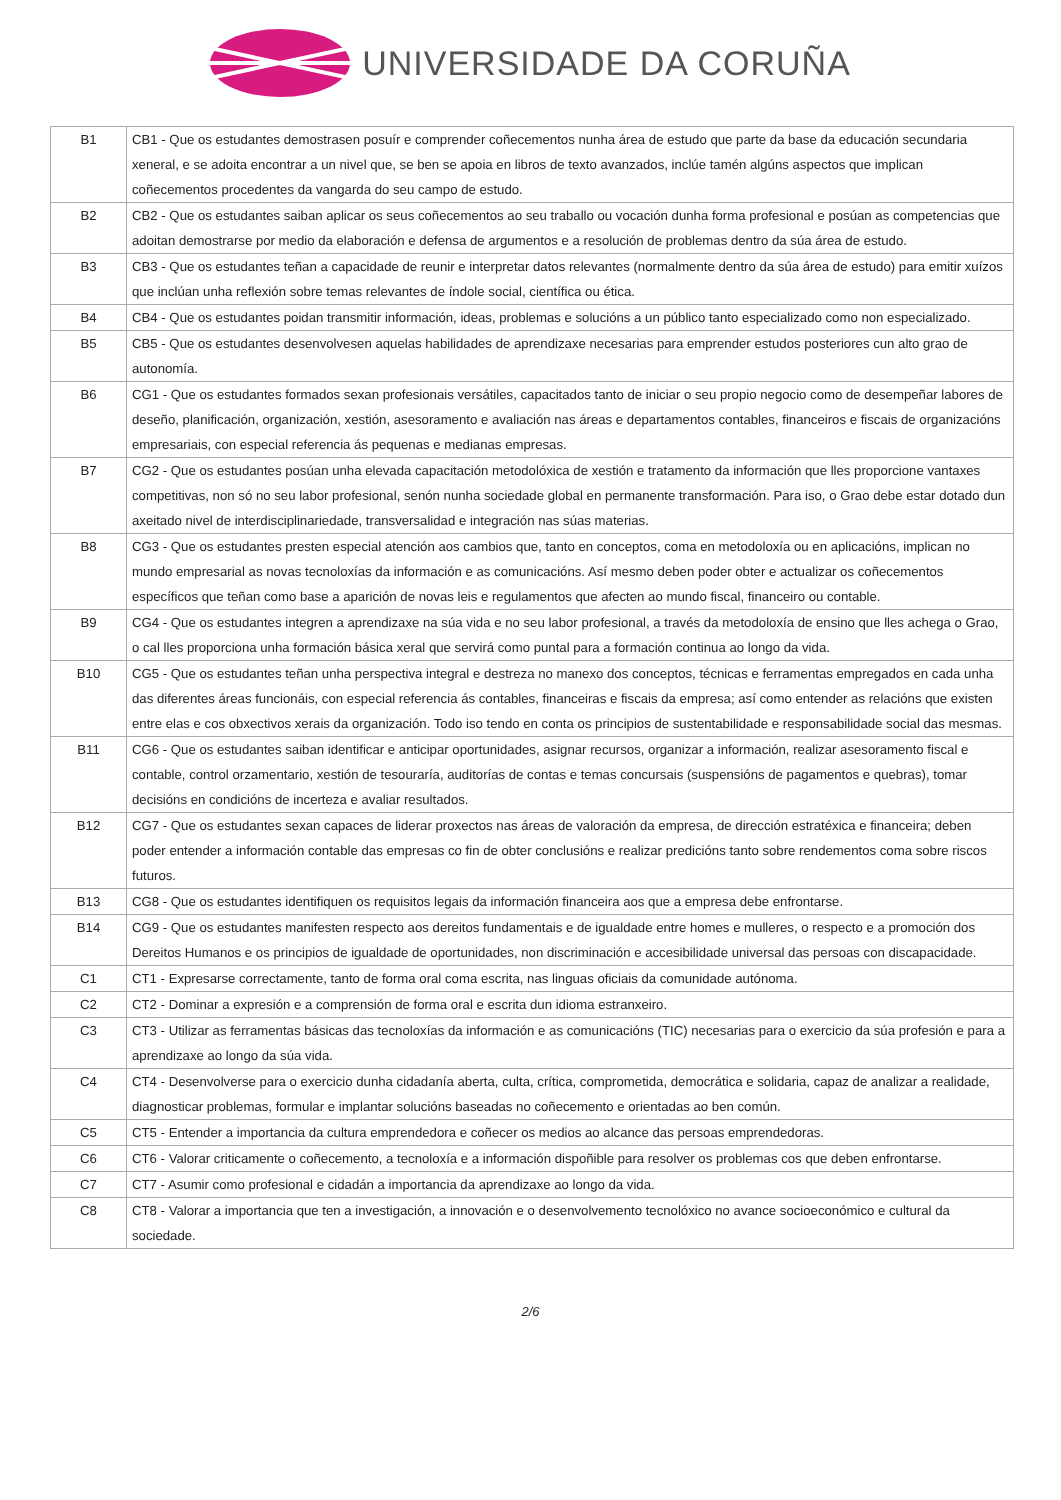UNIVERSIDADE DA CORUÑA
| B1 | CB1 - Que os estudantes demostrasen posuír e comprender coñecementos nunha área de estudo que parte da base da educación secundaria xeneral, e se adoita encontrar a un nivel que, se ben se apoia en libros de texto avanzados, inclúe tamén algúns aspectos que implican coñecementos procedentes da vangarda do seu campo de estudo. |
| B2 | CB2 - Que os estudantes saiban aplicar os seus coñecementos ao seu traballo ou vocación dunha forma profesional e posúan as competencias que adoitan demostrarse por medio da elaboración e defensa de argumentos e a resolución de problemas dentro da súa área de estudo. |
| B3 | CB3 - Que os estudantes teñan a capacidade de reunir e interpretar datos relevantes (normalmente dentro da súa área de estudo) para emitir xuízos que inclúan unha reflexión sobre temas relevantes de índole social, científica ou ética. |
| B4 | CB4 - Que os estudantes poidan transmitir información, ideas, problemas e solucións a un público tanto especializado como non especializado. |
| B5 | CB5 - Que os estudantes desenvolvesen aquelas habilidades de aprendizaxe necesarias para emprender estudos posteriores cun alto grao de autonomía. |
| B6 | CG1 - Que os estudantes formados sexan profesionais versátiles, capacitados tanto de iniciar o seu propio negocio como de desempeñar labores de deseño, planificación, organización, xestión, asesoramento e avaliación nas áreas e departamentos contables, financeiros e fiscais de organizacións empresariais, con especial referencia ás pequenas e medianas empresas. |
| B7 | CG2 - Que os estudantes posúan unha elevada capacitación metodolóxica de xestión e tratamento da información que lles proporcione vantaxes competitivas, non só no seu labor profesional, senón nunha sociedade global en permanente transformación. Para iso, o Grao debe estar dotado dun axeitado nivel de interdisciplinariedade, transversalidad e integración nas súas materias. |
| B8 | CG3 - Que os estudantes presten especial atención aos cambios que, tanto en conceptos, coma en metodoloxía ou en aplicacións, implican no mundo empresarial as novas tecnoloxías da información e as comunicacións. Así mesmo deben poder obter e actualizar os coñecementos específicos que teñan como base a aparición de novas leis e regulamentos que afecten ao mundo fiscal, financeiro ou contable. |
| B9 | CG4 - Que os estudantes integren a aprendizaxe na súa vida e no seu labor profesional, a través da metodoloxía de ensino que lles achega o Grao, o cal lles proporciona unha formación básica xeral que servirá como puntal para a formación continua ao longo da vida. |
| B10 | CG5 - Que os estudantes teñan unha perspectiva integral e destreza no manexo dos conceptos, técnicas e ferramentas empregados en cada unha das diferentes áreas funcionáis, con especial referencia ás contables, financeiras e fiscais da empresa; así como entender as relacións que existen entre elas e cos obxectivos xerais da organización. Todo iso tendo en conta os principios de sustentabilidade e responsabilidade social das mesmas. |
| B11 | CG6 - Que os estudantes saiban identificar e anticipar oportunidades, asignar recursos, organizar a información, realizar asesoramento fiscal e contable, control orzamentario, xestión de tesouraría, auditorías de contas e temas concursais (suspensións de pagamentos e quebras), tomar decisións en condicións de incerteza e avaliar resultados. |
| B12 | CG7 - Que os estudantes sexan capaces de liderar proxectos nas áreas de valoración da empresa, de dirección estratéxica e financeira; deben poder entender a información contable das empresas co fin de obter conclusións e realizar predicións tanto sobre rendementos coma sobre riscos futuros. |
| B13 | CG8 - Que os estudantes identifiquen os requisitos legais da información financeira aos que a empresa debe enfrontarse. |
| B14 | CG9 - Que os estudantes manifesten respecto aos dereitos fundamentais e de igualdade entre homes e mulleres, o respecto e a promoción dos Dereitos Humanos e os principios de igualdade de oportunidades, non discriminación e accesibilidade universal das persoas con discapacidade. |
| C1 | CT1 - Expresarse correctamente, tanto de forma oral coma escrita, nas linguas oficiais da comunidade autónoma. |
| C2 | CT2 - Dominar a expresión e a comprensión de forma oral e escrita dun idioma estranxeiro. |
| C3 | CT3 - Utilizar as ferramentas básicas das tecnoloxías da información e as comunicacións (TIC) necesarias para o exercicio da súa profesión e para a aprendizaxe ao longo da súa vida. |
| C4 | CT4 - Desenvolverse para o exercicio dunha cidadanía aberta, culta, crítica, comprometida, democrática e solidaria, capaz de analizar a realidade, diagnosticar problemas, formular e implantar solucións baseadas no coñecemento e orientadas ao ben común. |
| C5 | CT5 - Entender a importancia da cultura emprendedora e coñecer os medios ao alcance das persoas emprendedoras. |
| C6 | CT6 - Valorar criticamente o coñecemento, a tecnoloxía e a información dispoñible para resolver os problemas cos que deben enfrontarse. |
| C7 | CT7 - Asumir como profesional e cidadán a importancia da aprendizaxe ao longo da vida. |
| C8 | CT8 - Valorar a importancia que ten a investigación, a innovación e o desenvolvemento tecnolóxico no avance socioeconómico e cultural da sociedade. |
2/6